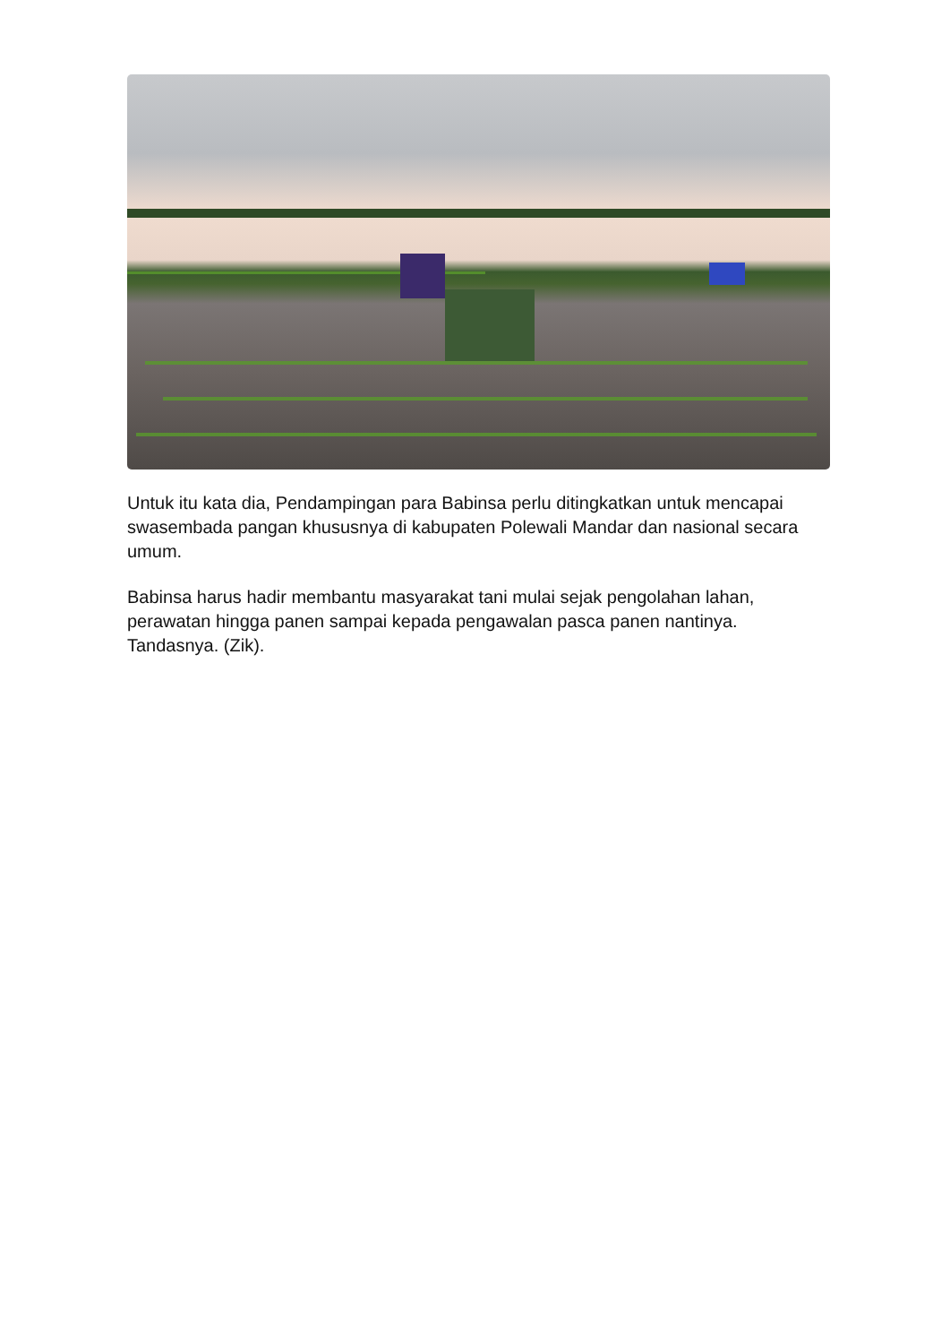Untuk itu kata dia, Pendampingan para Babinsa perlu ditingkatkan untuk mencapai swasembada pangan khususnya di kabupaten Polewali Mandar dan nasional secara umum.
Babinsa harus hadir membantu masyarakat tani mulai sejak pengolahan lahan, perawatan hingga panen sampai kepada pengawalan pasca panen nantinya. Tandasnya. (Zik).